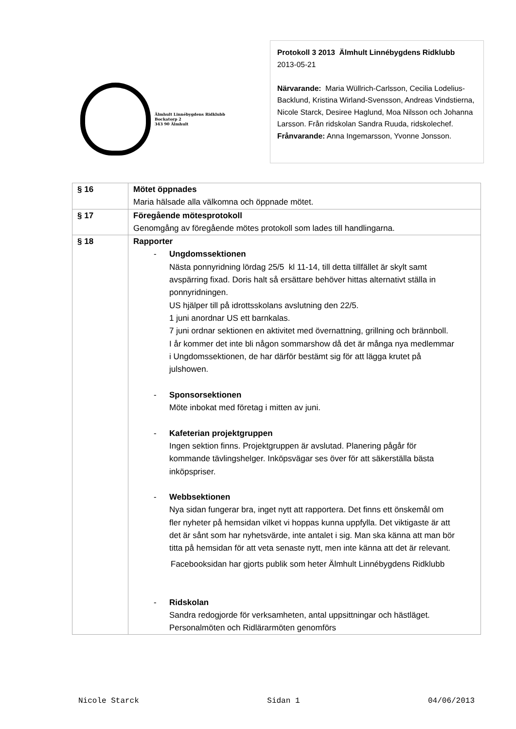Älmhult Linnébygdens Ridklubb
Bockatorp 2
343 90 Älmhult
Protokoll 3 2013 Älmhult Linnébygdens Ridklubb
2013-05-21
Närvarande: Maria Wüllrich-Carlsson, Cecilia Lodelius-Backlund, Kristina Wirland-Svensson, Andreas Vindstierna, Nicole Starck, Desiree Haglund, Moa Nilsson och Johanna Larsson. Från ridskolan Sandra Ruuda, ridskolechef.
Frånvarande: Anna Ingemarsson, Yvonne Jonsson.
| § 16 | Mötet öppnades Maria hälsade alla välkomna och öppnade mötet. |
| § 17 | Föregående mötesprotokoll Genomgång av föregående mötes protokoll som lades till handlingarna. |
| § 18 | Rapporter - Ungdomssektionen Nästa ponnyridning lördag 25/5 kl 11-14, till detta tillfället är skylt samt avspärring fixad. Doris halt så ersättare behöver hittas alternativt ställa in ponnyridningen. US hjälper till på idrottsskolans avslutning den 22/5. 1 juni anordnar US ett barnkalas. 7 juni ordnar sektionen en aktivitet med övernattning, grillning och brännboll. I år kommer det inte bli någon sommarshow då det är många nya medlemmar i Ungdomssektionen, de har därför bestämt sig för att lägga krutet på julshowen. - Sponsorsektionen Möte inbokat med företag i mitten av juni. - Kafeterian projektgruppen Ingen sektion finns. Projektgruppen är avslutad. Planering pågår för kommande tävlingshelger. Inköpsvägar ses över för att säkerställa bästa inköpspriser. - Webbsektionen Nya sidan fungerar bra, inget nytt att rapportera. Det finns ett önskemål om fler nyheter på hemsidan vilket vi hoppas kunna uppfylla. Det viktigaste är att det är sånt som har nyhetsvärde, inte antalet i sig. Man ska känna att man bör titta på hemsidan för att veta senaste nytt, men inte känna att det är relevant. Facebooksidan har gjorts publik som heter Älmhult Linnébygdens Ridklubb - Ridskolan Sandra redogjorde för verksamheten, antal uppsittningar och hästläget. Personalmöten och Ridlärarmöten genomförs |
Nicole Starck Sidan 1 04/06/2013